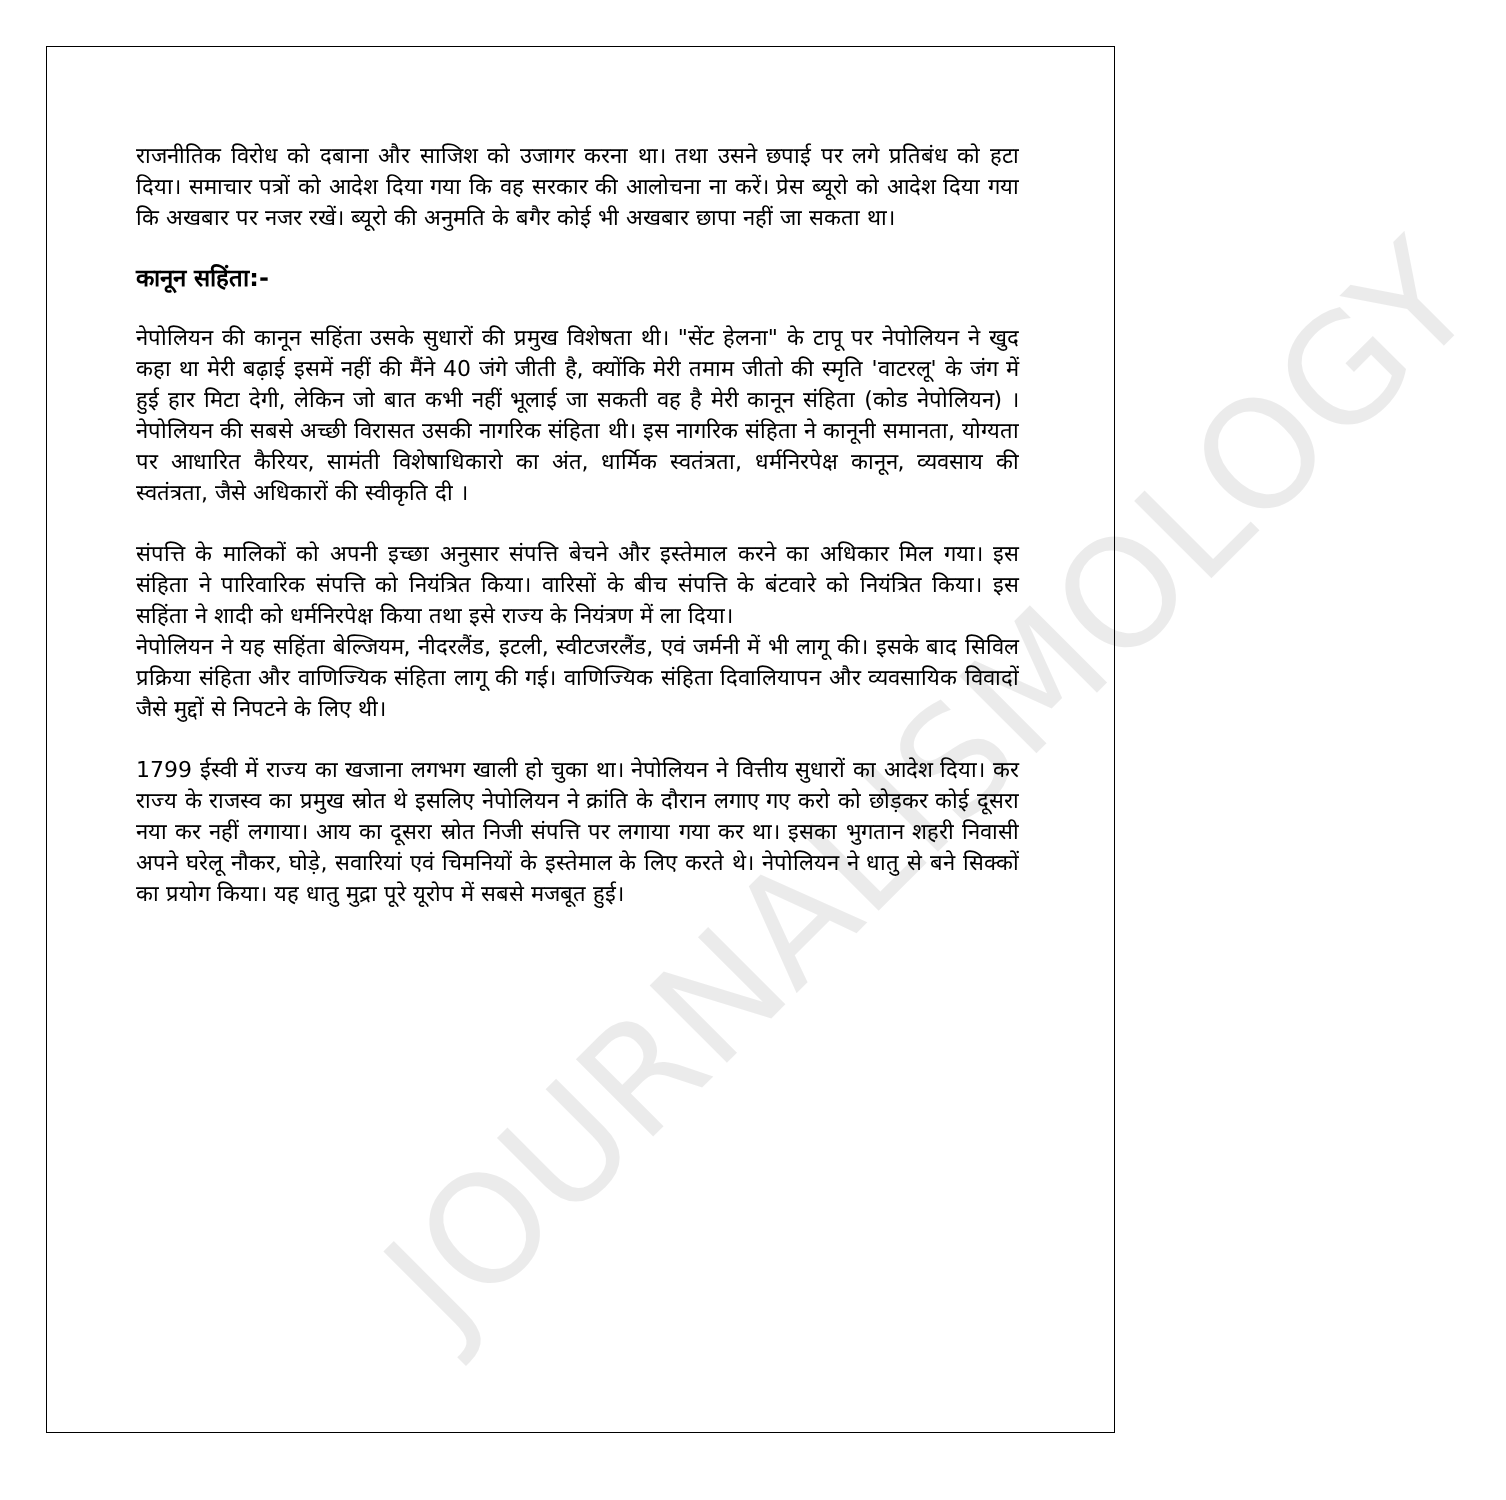JOURNALISMOLOGY
राजनीतिक विरोध को दबाना और साजिश को उजागर करना था। तथा उसने छपाई पर लगे प्रतिबंध को हटा दिया। समाचार पत्रों को आदेश दिया गया कि वह सरकार की आलोचना ना करें। प्रेस ब्यूरो को आदेश दिया गया कि अखबार पर नजर रखें। ब्यूरो की अनुमति के बगैर कोई भी अखबार छापा नहीं जा सकता था।
कानून सहिंता:-
नेपोलियन की कानून सहिंता उसके सुधारों की प्रमुख विशेषता थी। "सेंट हेलना" के टापू पर नेपोलियन ने खुद कहा था मेरी बढ़ाई इसमें नहीं की मैंने 40 जंगे जीती है, क्योंकि मेरी तमाम जीतो की स्मृति 'वाटरलू' के जंग में हुई हार मिटा देगी, लेकिन जो बात कभी नहीं भूलाई जा सकती वह है मेरी कानून संहिता (कोड नेपोलियन) । नेपोलियन की सबसे अच्छी विरासत उसकी नागरिक संहिता थी। इस नागरिक संहिता ने कानूनी समानता, योग्यता पर आधारित कैरियर, सामंती विशेषाधिकारो का अंत, धार्मिक स्वतंत्रता, धर्मनिरपेक्ष कानून, व्यवसाय की स्वतंत्रता, जैसे अधिकारों की स्वीकृति दी ।
संपत्ति के मालिकों को अपनी इच्छा अनुसार संपत्ति बेचने और इस्तेमाल करने का अधिकार मिल गया। इस संहिता ने पारिवारिक संपत्ति को नियंत्रित किया। वारिसों के बीच संपत्ति के बंटवारे को नियंत्रित किया। इस सहिंता ने शादी को धर्मनिरपेक्ष किया तथा इसे राज्य के नियंत्रण में ला दिया।
नेपोलियन ने यह सहिंता बेल्जियम, नीदरलैंड, इटली, स्वीटजरलैंड, एवं जर्मनी में भी लागू की। इसके बाद सिविल प्रक्रिया संहिता और वाणिज्यिक संहिता लागू की गई। वाणिज्यिक संहिता दिवालियापन और व्यवसायिक विवादों जैसे मुद्दों से निपटने के लिए थी।
1799 ईस्वी में राज्य का खजाना लगभग खाली हो चुका था। नेपोलियन ने वित्तीय सुधारों का आदेश दिया। कर राज्य के राजस्व का प्रमुख स्रोत थे इसलिए नेपोलियन ने क्रांति के दौरान लगाए गए करो को छोड़कर कोई दूसरा नया कर नहीं लगाया। आय का दूसरा स्रोत निजी संपत्ति पर लगाया गया कर था। इसका भुगतान शहरी निवासी अपने घरेलू नौकर, घोड़े, सवारियां एवं चिमनियों के इस्तेमाल के लिए करते थे। नेपोलियन ने धातु से बने सिक्कों का प्रयोग किया। यह धातु मुद्रा पूरे यूरोप में सबसे मजबूत हुई।